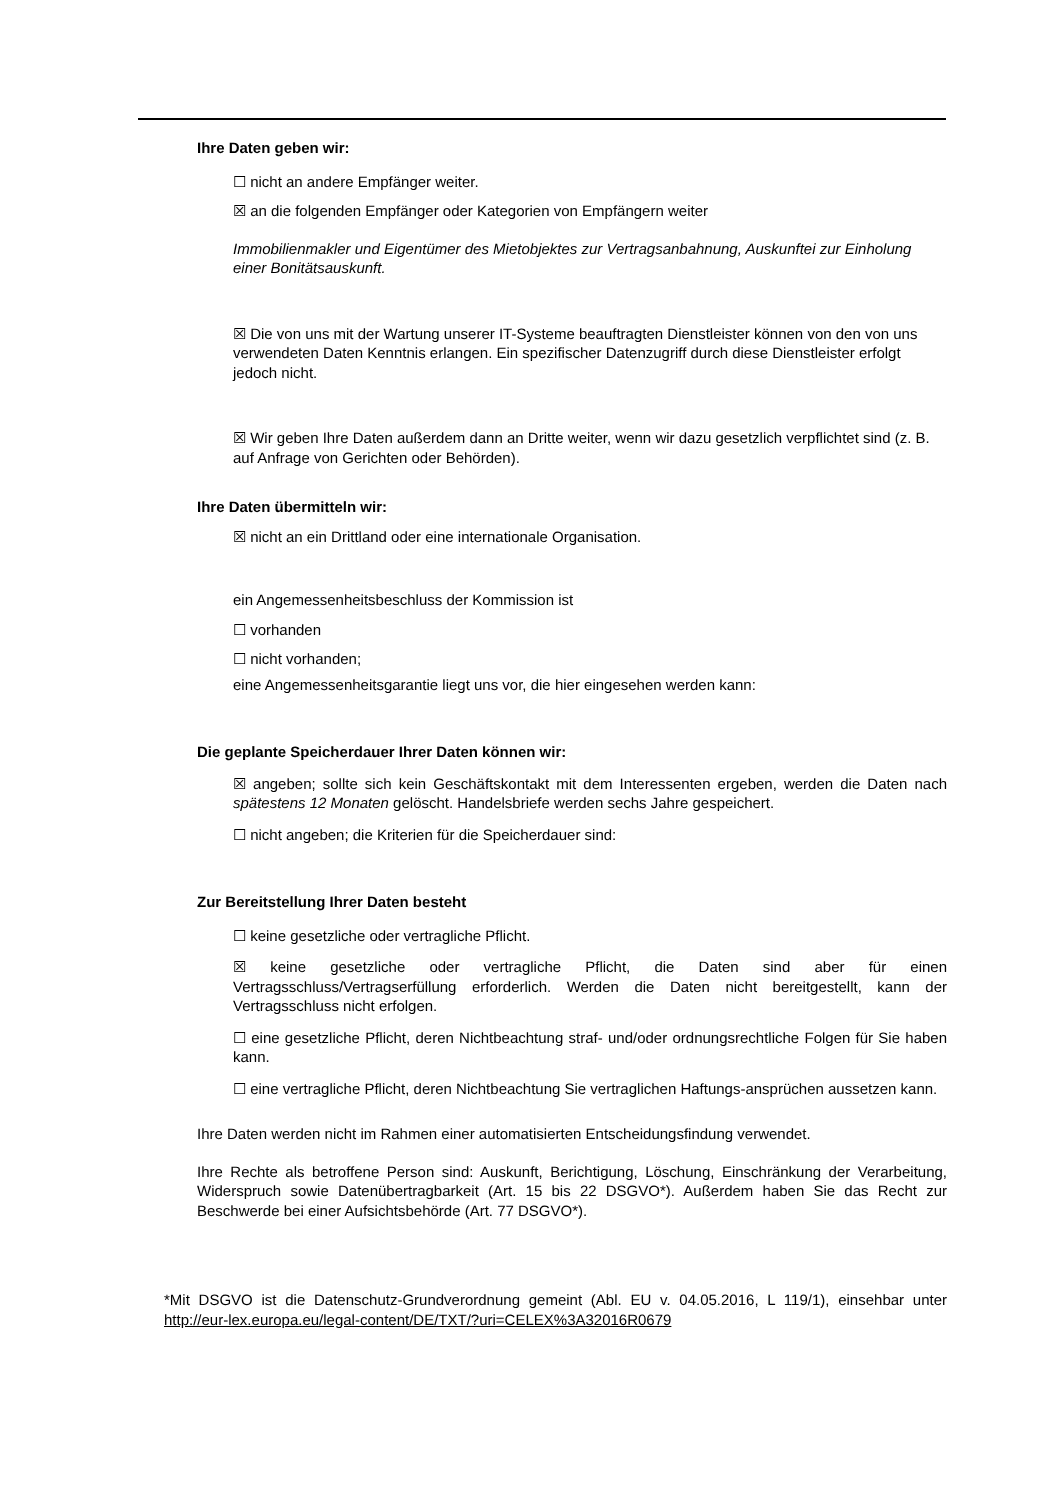Ihre Daten geben wir:
☐ nicht an andere Empfänger weiter.
☒ an die folgenden Empfänger oder Kategorien von Empfängern weiter
Immobilienmakler und Eigentümer des Mietobjektes zur Vertragsanbahnung, Auskunftei zur Einholung einer Bonitätsauskunft.
☒ Die von uns mit der Wartung unserer IT-Systeme beauftragten Dienstleister können von den von uns verwendeten Daten Kenntnis erlangen. Ein spezifischer Datenzugriff durch diese Dienstleister erfolgt jedoch nicht.
☒ Wir geben Ihre Daten außerdem dann an Dritte weiter, wenn wir dazu gesetzlich verpflichtet sind (z. B. auf Anfrage von Gerichten oder Behörden).
Ihre Daten übermitteln wir:
☒ nicht an ein Drittland oder eine internationale Organisation.
ein Angemessenheitsbeschluss der Kommission ist
☐ vorhanden
☐ nicht vorhanden;
eine Angemessenheitsgarantie liegt uns vor, die hier eingesehen werden kann:
Die geplante Speicherdauer Ihrer Daten können wir:
☒ angeben; sollte sich kein Geschäftskontakt mit dem Interessenten ergeben, werden die Daten nach spätestens 12 Monaten gelöscht. Handelsbriefe werden sechs Jahre gespeichert.
☐ nicht angeben; die Kriterien für die Speicherdauer sind:
Zur Bereitstellung Ihrer Daten besteht
☐ keine gesetzliche oder vertragliche Pflicht.
☒ keine gesetzliche oder vertragliche Pflicht, die Daten sind aber für einen Vertragsschluss/Vertragserfüllung erforderlich. Werden die Daten nicht bereitgestellt, kann der Vertragsschluss nicht erfolgen.
☐ eine gesetzliche Pflicht, deren Nichtbeachtung straf- und/oder ordnungsrechtliche Folgen für Sie haben kann.
☐ eine vertragliche Pflicht, deren Nichtbeachtung Sie vertraglichen Haftungs-ansprüchen aussetzen kann.
Ihre Daten werden nicht im Rahmen einer automatisierten Entscheidungsfindung verwendet.
Ihre Rechte als betroffene Person sind: Auskunft, Berichtigung, Löschung, Einschränkung der Verarbeitung, Widerspruch sowie Datenübertragbarkeit (Art. 15 bis 22 DSGVO*). Außerdem haben Sie das Recht zur Beschwerde bei einer Aufsichtsbehörde (Art. 77 DSGVO*).
*Mit DSGVO ist die Datenschutz-Grundverordnung gemeint (Abl. EU v. 04.05.2016, L 119/1), einsehbar unter http://eur-lex.europa.eu/legal-content/DE/TXT/?uri=CELEX%3A32016R0679